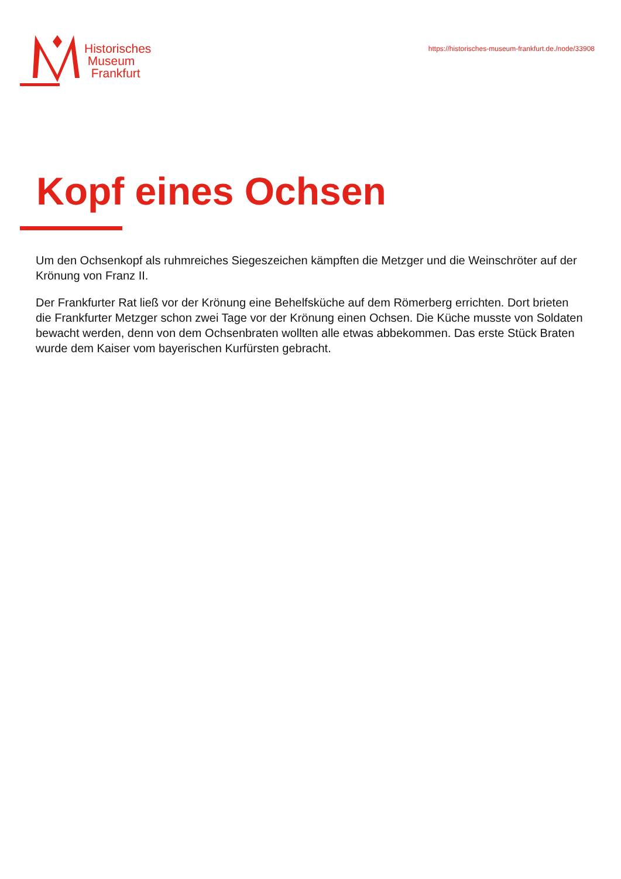Historisches
Museum
Frankfurt
https://historisches-museum-frankfurt.de./node/33908
Kopf eines Ochsen
Um den Ochsenkopf als ruhmreiches Siegeszeichen kämpften die Metzger und die Weinschröter auf der Krönung von Franz II.
Der Frankfurter Rat ließ vor der Krönung eine Behelfsküche auf dem Römerberg errichten. Dort brieten die Frankfurter Metzger schon zwei Tage vor der Krönung einen Ochsen. Die Küche musste von Soldaten bewacht werden, denn von dem Ochsenbraten wollten alle etwas abbekommen. Das erste Stück Braten wurde dem Kaiser vom bayerischen Kurfürsten gebracht.